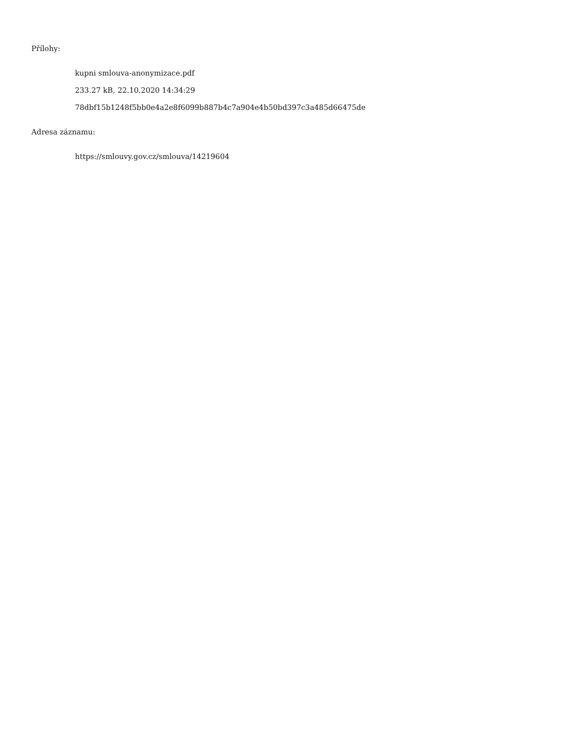Přílohy:
kupni smlouva-anonymizace.pdf
233.27 kB, 22.10.2020 14:34:29
78dbf15b1248f5bb0e4a2e8f6099b887b4c7a904e4b50bd397c3a485d66475de
Adresa záznamu:
https://smlouvy.gov.cz/smlouva/14219604